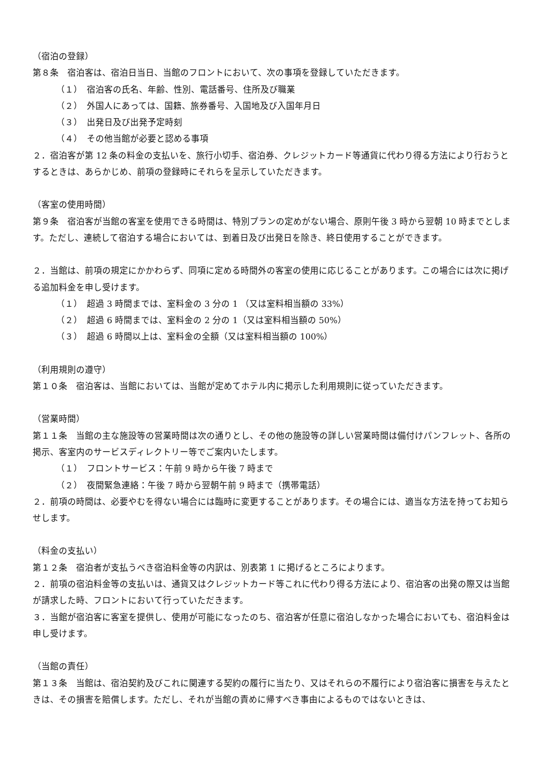（宿泊の登録）
第８条　宿泊客は、宿泊日当日、当館のフロントにおいて、次の事項を登録していただきます。
（１）　宿泊客の氏名、年齢、性別、電話番号、住所及び職業
（２）　外国人にあっては、国籍、旅券番号、入国地及び入国年月日
（３）　出発日及び出発予定時刻
（４）　その他当館が必要と認める事項
２．宿泊客が第 12 条の料金の支払いを、旅行小切手、宿泊券、クレジットカード等通貨に代わり得る方法により行おうとするときは、あらかじめ、前項の登録時にそれらを呈示していただきます。
（客室の使用時間）
第９条　宿泊客が当館の客室を使用できる時間は、特別プランの定めがない場合、原則午後 3 時から翌朝 10 時までとします。ただし、連続して宿泊する場合においては、到着日及び出発日を除き、終日使用することができます。
２．当館は、前項の規定にかかわらず、同項に定める時間外の客室の使用に応じることがあります。この場合には次に掲げる追加料金を申し受けます。
（１）　超過 3 時間までは、室料金の 3 分の 1 （又は室料相当額の 33%）
（２）　超過 6 時間までは、室料金の 2 分の 1（又は室料相当額の 50%）
（３）　超過 6 時間以上は、室料金の全額（又は室料相当額の 100%）
（利用規則の遵守）
第１０条　宿泊客は、当館においては、当館が定めてホテル内に掲示した利用規則に従っていただきます。
（営業時間）
第１１条　当館の主な施設等の営業時間は次の通りとし、その他の施設等の詳しい営業時間は備付けパンフレット、各所の掲示、客室内のサービスディレクトリー等でご案内いたします。
（１）　フロントサービス：午前 9 時から午後 7 時まで
（２）　夜間緊急連絡：午後 7 時から翌朝午前 9 時まで（携帯電話）
２．前項の時間は、必要やむを得ない場合には臨時に変更することがあります。その場合には、適当な方法を持ってお知らせします。
（料金の支払い）
第１２条　宿泊者が支払うべき宿泊料金等の内訳は、別表第 1 に掲げるところによります。
２．前項の宿泊料金等の支払いは、通貨又はクレジットカード等これに代わり得る方法により、宿泊客の出発の際又は当館が請求した時、フロントにおいて行っていただきます。
３．当館が宿泊客に客室を提供し、使用が可能になったのち、宿泊客が任意に宿泊しなかった場合においても、宿泊料金は申し受けます。
（当館の責任）
第１３条　当館は、宿泊契約及びこれに関連する契約の履行に当たり、又はそれらの不履行により宿泊客に損害を与えたときは、その損害を賠償します。ただし、それが当館の責めに帰すべき事由によるものではないときは、